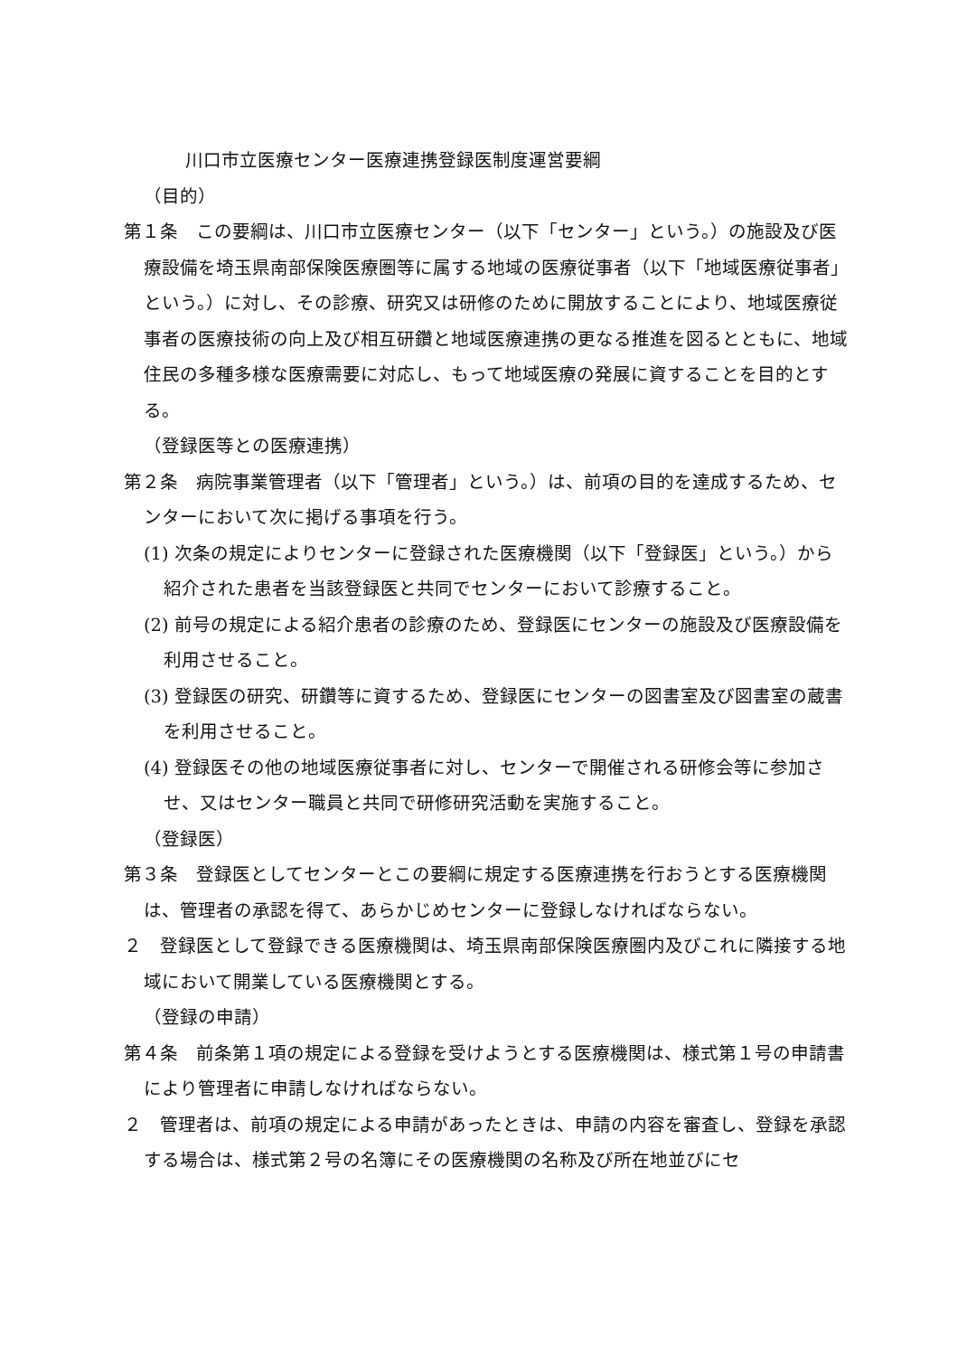川口市立医療センター医療連携登録医制度運営要綱
（目的）
第１条　この要綱は、川口市立医療センター（以下「センター」という。）の施設及び医療設備を埼玉県南部保険医療圏等に属する地域の医療従事者（以下「地域医療従事者」という。）に対し、その診療、研究又は研修のために開放することにより、地域医療従事者の医療技術の向上及び相互研鑽と地域医療連携の更なる推進を図るとともに、地域住民の多種多様な医療需要に対応し、もって地域医療の発展に資することを目的とする。
（登録医等との医療連携）
第２条　病院事業管理者（以下「管理者」という。）は、前項の目的を達成するため、センターにおいて次に掲げる事項を行う。
(1) 次条の規定によりセンターに登録された医療機関（以下「登録医」という。）から紹介された患者を当該登録医と共同でセンターにおいて診療すること。
(2) 前号の規定による紹介患者の診療のため、登録医にセンターの施設及び医療設備を利用させること。
(3) 登録医の研究、研鑽等に資するため、登録医にセンターの図書室及び図書室の蔵書を利用させること。
(4) 登録医その他の地域医療従事者に対し、センターで開催される研修会等に参加させ、又はセンター職員と共同で研修研究活動を実施すること。
（登録医）
第３条　登録医としてセンターとこの要綱に規定する医療連携を行おうとする医療機関は、管理者の承認を得て、あらかじめセンターに登録しなければならない。
２　登録医として登録できる医療機関は、埼玉県南部保険医療圏内及びこれに隣接する地域において開業している医療機関とする。
（登録の申請）
第４条　前条第１項の規定による登録を受けようとする医療機関は、様式第１号の申請書により管理者に申請しなければならない。
２　管理者は、前項の規定による申請があったときは、申請の内容を審査し、登録を承認する場合は、様式第２号の名簿にその医療機関の名称及び所在地並びにセ